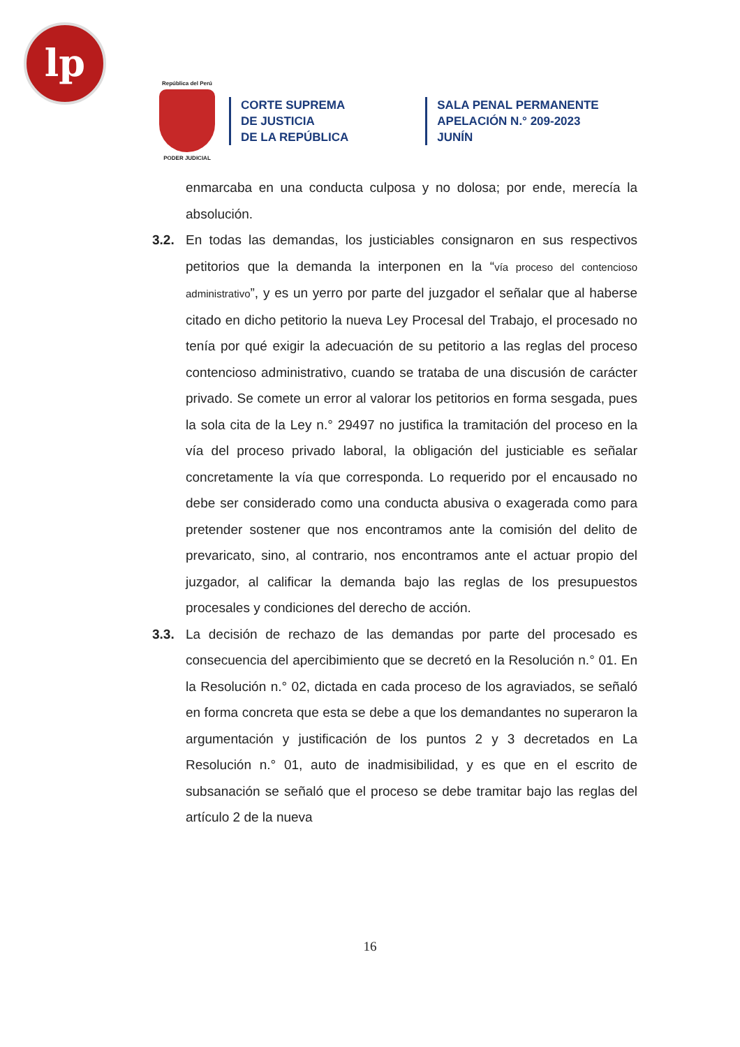lp
República del Perú
PODER JUDICIAL
CORTE SUPREMA
DE JUSTICIA
DE LA REPÚBLICA
SALA PENAL PERMANENTE
APELACIÓN N.° 209-2023
JUNÍN
enmarcaba en una conducta culposa y no dolosa; por ende, merecía la absolución.
3.2. En todas las demandas, los justiciables consignaron en sus respectivos petitorios que la demanda la interponen en la “vía proceso del contencioso administrativo”, y es un yerro por parte del juzgador el señalar que al haberse citado en dicho petitorio la nueva Ley Procesal del Trabajo, el procesado no tenía por qué exigir la adecuación de su petitorio a las reglas del proceso contencioso administrativo, cuando se trataba de una discusión de carácter privado. Se comete un error al valorar los petitorios en forma sesgada, pues la sola cita de la Ley n.° 29497 no justifica la tramitación del proceso en la vía del proceso privado laboral, la obligación del justiciable es señalar concretamente la vía que corresponda. Lo requerido por el encausado no debe ser considerado como una conducta abusiva o exagerada como para pretender sostener que nos encontramos ante la comisión del delito de prevaricato, sino, al contrario, nos encontramos ante el actuar propio del juzgador, al calificar la demanda bajo las reglas de los presupuestos procesales y condiciones del derecho de acción.
3.3. La decisión de rechazo de las demandas por parte del procesado es consecuencia del apercibimiento que se decretó en la Resolución n.° 01. En la Resolución n.° 02, dictada en cada proceso de los agraviados, se señaló en forma concreta que esta se debe a que los demandantes no superaron la argumentación y justificación de los puntos 2 y 3 decretados en La Resolución n.° 01, auto de inadmisibilidad, y es que en el escrito de subsanación se señaló que el proceso se debe tramitar bajo las reglas del artículo 2 de la nueva
16